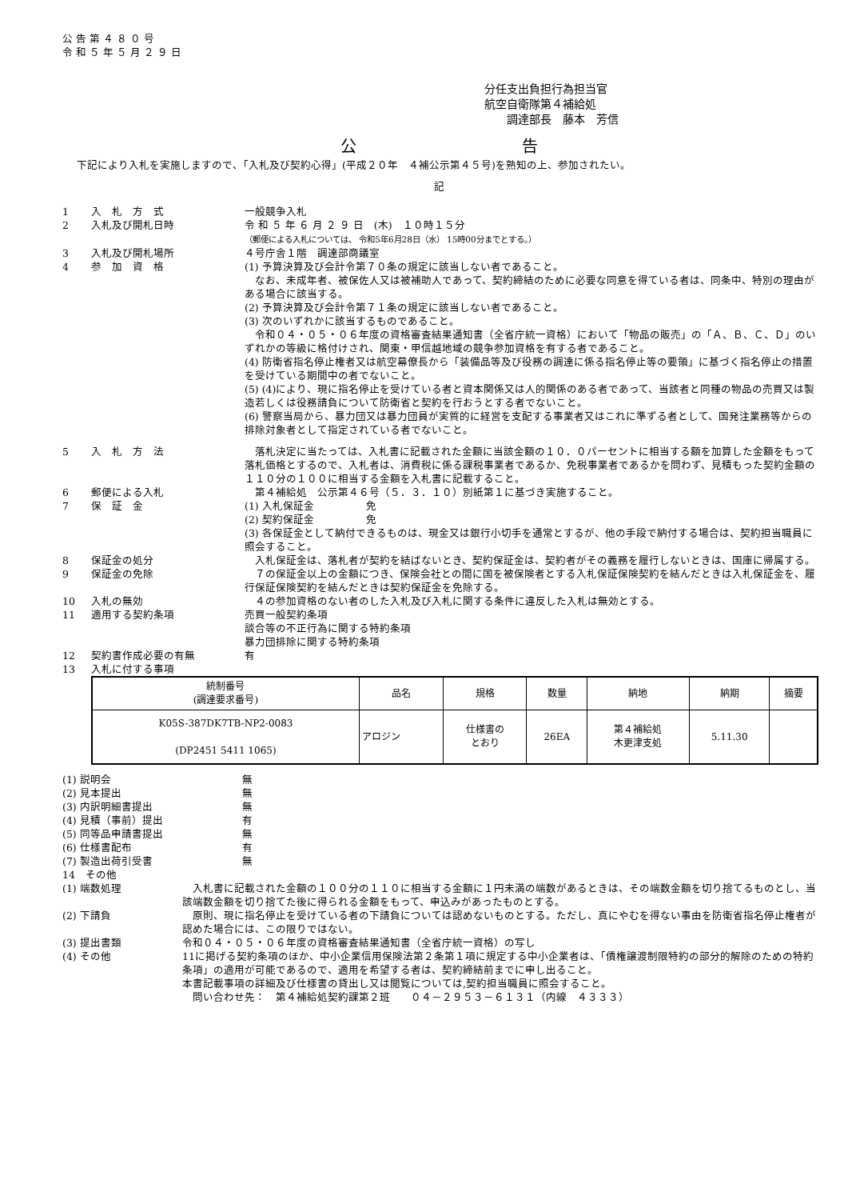公 告 第 ４ ８ ０ 号
令 和 ５ 年 ５ 月 ２ ９ 日
分任支出負担行為担当官
航空自衛隊第４補給処
　　調達部長　藤本　芳信
公 告
下記により入札を実施しますので、「入札及び契約心得」(平成２０年　４補公示第４５号)を熟知の上、参加されたい。
記
1 入　札　方　式 一般競争入札
2 入札及び開札日時 令 和 ５ 年 ６ 月 ２ ９ 日　(木)　１０時１５分
（郵便による入札については、 令和5年6月28日（水） 15時00分までとする。）
3 入札及び開札場所 ４号庁舎１階　調達部商議室
4 参　加　資　格 (1) 予算決算及び会計令第７０条の規定に該当しない者であること。
　なお、未成年者、被保佐人又は被補助人であって、契約締結のために必要な同意を得ている者は、同条中、特別の理由がある場合に該当する。
(2) 予算決算及び会計令第７１条の規定に該当しない者であること。
(3) 次のいずれかに該当するものであること。
　令和０４・０５・０６年度の資格審査結果通知書（全省庁統一資格）において「物品の販売」の「Ａ、Ｂ、Ｃ、Ｄ」のいずれかの等級に格付けされ、関東・甲信越地域の競争参加資格を有する者であること。
(4) 防衛省指名停止権者又は航空幕僚長から「装備品等及び役務の調達に係る指名停止等の要領」に基づく指名停止の措置を受けている期間中の者でないこと。
(5) (4)により、現に指名停止を受けている者と資本関係又は人的関係のある者であって、当該者と同種の物品の売買又は製造若しくは役務請負について防衛省と契約を行おうとする者でないこと。
(6) 警察当局から、暴力団又は暴力団員が実質的に経営を支配する事業者又はこれに準ずる者として、国発注業務等からの排除対象者として指定されている者でないこと。
5 入　札　方　法 　落札決定に当たっては、入札書に記載された金額に当該金額の１０．０パーセントに相当する額を加算した金額をもって落札価格とするので、入札者は、消費税に係る課税事業者であるか、免税事業者であるかを問わず、見積もった契約金額の１１０分の１００に相当する金額を入札書に記載すること。
6 郵便による入札 　第４補給処　公示第４６号（５．３．１０）別紙第１に基づき実施すること。
7 保　証　金 (1) 入札保証金　　　　　免
(2) 契約保証金　　　　　免
(3) 各保証金として納付できるものは、現金又は銀行小切手を通常とするが、他の手段で納付する場合は、契約担当職員に照会すること。
8 保証金の処分 　入札保証金は、落札者が契約を結ばないとき、契約保証金は、契約者がその義務を履行しないときは、国庫に帰属する。
9 保証金の免除 　７の保証金以上の金額につき、保険会社との間に国を被保険者とする入札保証保険契約を結んだときは入札保証金を、履行保証保険契約を結んだときは契約保証金を免除する。
10 入札の無効 　４の参加資格のない者のした入札及び入札に関する条件に違反した入札は無効とする。
11 適用する契約条項 売買一般契約条項
談合等の不正行為に関する特約条項
暴力団排除に関する特約条項
12 契約書作成必要の有無 有
13 入札に付する事項
| 統制番号 (調達要求番号) | 品名 | 規格 | 数量 | 納地 | 納期 | 摘要 |
| --- | --- | --- | --- | --- | --- | --- |
| K05S-387DK7TB-NP2-0083 (DP2451 5411 1065) | アロジン | 仕様書の とおり | 26EA | 第４補給処 木更津支処 | 5.11.30 | |
(1) 説明会
無
(2) 見本提出
無
(3) 内訳明細書提出
無
(4) 見積（事前）提出
有
(5) 同等品申請書提出
無
(6) 仕様書配布
有
(7) 製造出荷引受書
無
14　その他
(1) 端数処理 　入札書に記載された金額の１００分の１１０に相当する金額に１円未満の端数があるときは、その端数金額を切り捨てるものとし、当該端数金額を切り捨てた後に得られる金額をもって、申込みがあったものとする。
(2) 下請負 　原則、現に指名停止を受けている者の下請負については認めないものとする。ただし、真にやむを得ない事由を防衛省指名停止権者が認めた場合には、この限りではない。
(3) 提出書類 令和０４・０５・０６年度の資格審査結果通知書（全省庁統一資格）の写し
(4) その他 11に掲げる契約条項のほか、中小企業信用保険法第２条第１項に規定する中小企業者は、「債権譲渡制限特約の部分的解除のための特約条項」の適用が可能であるので、適用を希望する者は、契約締結前までに申し出ること。
本書記載事項の詳細及び仕様書の貸出し又は閲覧については,契約担当職員に照会すること。
　問い合わせ先：　第４補給処契約課第２班　　０４－２９５３－６１３１（内線　４３３３）